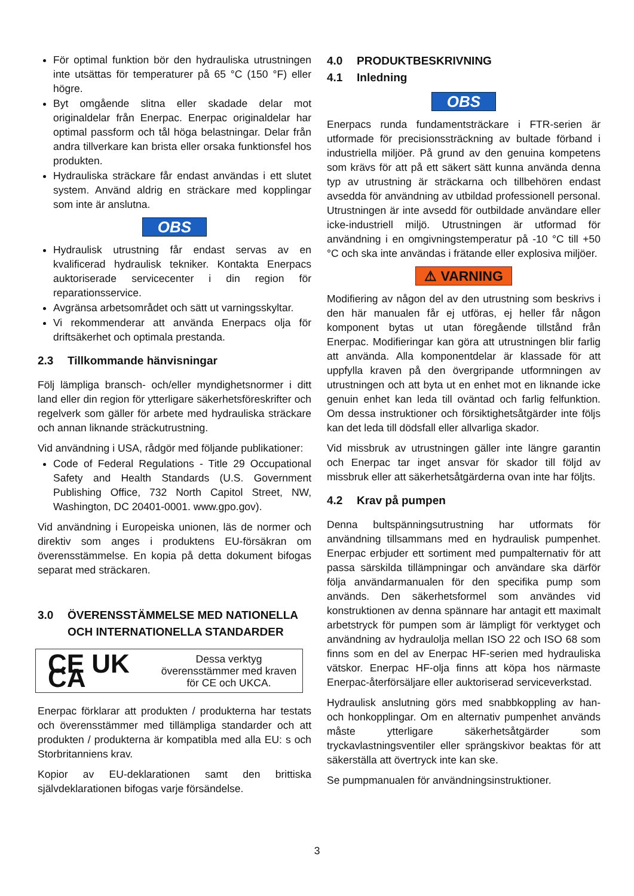För optimal funktion bör den hydrauliska utrustningen inte utsättas för temperaturer på 65 °C (150 °F) eller högre.
Byt omgående slitna eller skadade delar mot originaldelar från Enerpac. Enerpac originaldelar har optimal passform och tål höga belastningar. Delar från andra tillverkare kan brista eller orsaka funktionsfel hos produkten.
Hydrauliska sträckare får endast användas i ett slutet system. Använd aldrig en sträckare med kopplingar som inte är anslutna.
OBS
Hydraulisk utrustning får endast servas av en kvalificerad hydraulisk tekniker. Kontakta Enerpacs auktoriserade servicecenter i din region för reparationsservice.
Avgränsa arbetsområdet och sätt ut varningsskyltar.
Vi rekommenderar att använda Enerpacs olja för driftsäkerhet och optimala prestanda.
2.3 Tillkommande hänvisningar
Följ lämpliga bransch- och/eller myndighetsnormer i ditt land eller din region för ytterligare säkerhetsföreskrifter och regelverk som gäller för arbete med hydrauliska sträckare och annan liknande sträckutrustning.
Vid användning i USA, rådgör med följande publikationer:
Code of Federal Regulations - Title 29 Occupational Safety and Health Standards (U.S. Government Publishing Office, 732 North Capitol Street, NW, Washington, DC 20401-0001. www.gpo.gov).
Vid användning i Europeiska unionen, läs de normer och direktiv som anges i produktens EU-försäkran om överensstämmelse. En kopia på detta dokument bifogas separat med sträckaren.
3.0 ÖVERENSSTÄMMELSE MED NATIONELLA
OCH INTERNATIONELLA STANDARDER
CE UK CA
Dessa verktyg överensstämmer med kraven för CE och UKCA.
Enerpac förklarar att produkten / produkterna har testats och överensstämmer med tillämpliga standarder och att produkten / produkterna är kompatibla med alla EU: s och Storbritanniens krav.
Kopior av EU-deklarationen samt den brittiska självdeklarationen bifogas varje försändelse.
4.0 PRODUKTBESKRIVNING
4.1 Inledning
OBS
Enerpacs runda fundamentsträckare i FTR-serien är utformade för precisionssträckning av bultade förband i industriella miljöer. På grund av den genuina kompetens som krävs för att på ett säkert sätt kunna använda denna typ av utrustning är sträckarna och tillbehören endast avsedda för användning av utbildad professionell personal. Utrustningen är inte avsedd för outbildade användare eller icke-industriell miljö. Utrustningen är utformad för användning i en omgivningstemperatur på -10 °C till +50 °C och ska inte användas i frätande eller explosiva miljöer.
⚠ VARNING
Modifiering av någon del av den utrustning som beskrivs i den här manualen får ej utföras, ej heller får någon komponent bytas ut utan föregående tillstånd från Enerpac. Modifieringar kan göra att utrustningen blir farlig att använda. Alla komponentdelar är klassade för att uppfylla kraven på den övergripande utformningen av utrustningen och att byta ut en enhet mot en liknande icke genuin enhet kan leda till oväntad och farlig felfunktion. Om dessa instruktioner och försiktighetsåtgärder inte följs kan det leda till dödsfall eller allvarliga skador.
Vid missbruk av utrustningen gäller inte längre garantin och Enerpac tar inget ansvar för skador till följd av missbruk eller att säkerhetsåtgärderna ovan inte har följts.
4.2 Krav på pumpen
Denna bultspänningsutrustning har utformats för användning tillsammans med en hydraulisk pumpenhet. Enerpac erbjuder ett sortiment med pumpalternativ för att passa särskilda tillämpningar och användare ska därför följa användarmanualen för den specifika pump som används. Den säkerhetsformel som användes vid konstruktionen av denna spännare har antagit ett maximalt arbetstryck för pumpen som är lämpligt för verktyget och användning av hydraulolja mellan ISO 22 och ISO 68 som finns som en del av Enerpac HF-serien med hydrauliska vätskor. Enerpac HF-olja finns att köpa hos närmaste Enerpac-återförsäljare eller auktoriserad serviceverkstad.
Hydraulisk anslutning görs med snabbkoppling av han- och honkopplingar. Om en alternativ pumpenhet används måste ytterligare säkerhetsåtgärder som tryckavlastningsventiler eller sprängskivor beaktas för att säkerställa att övertryck inte kan ske.
Se pumpmanualen för användningsinstruktioner.
3